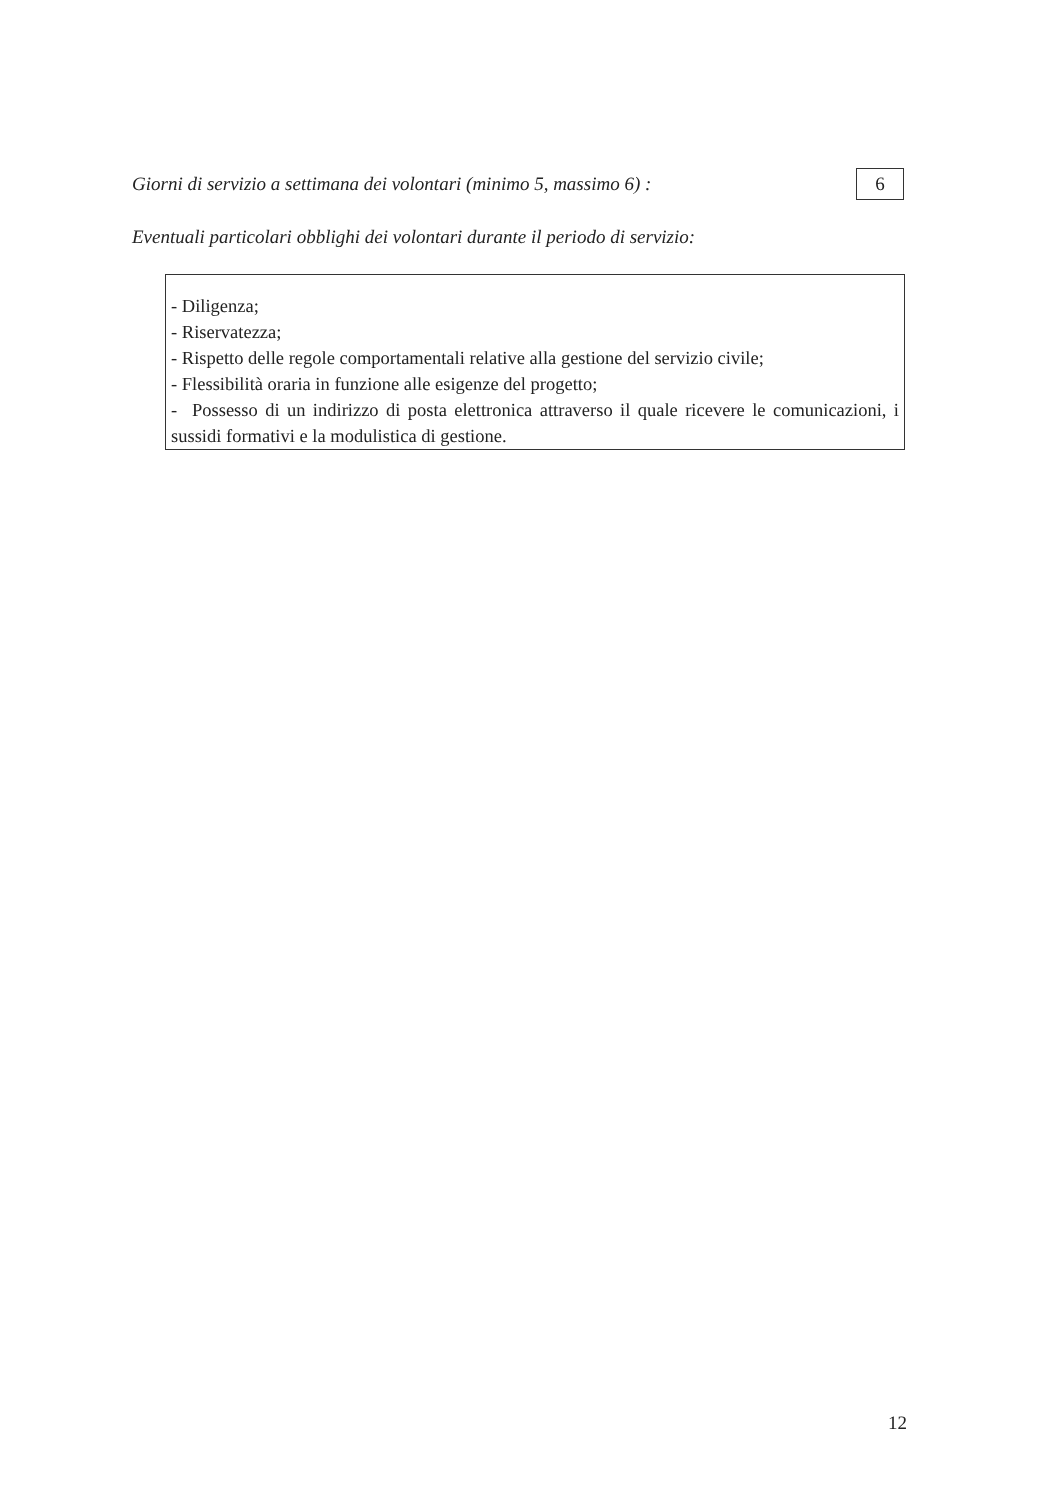Giorni di servizio a settimana dei volontari (minimo 5, massimo 6) :
6
Eventuali particolari obblighi dei volontari durante il periodo di servizio:
- Diligenza;
- Riservatezza;
- Rispetto delle regole comportamentali relative alla gestione del servizio civile;
- Flessibilità oraria in funzione alle esigenze del progetto;
- Possesso di un indirizzo di posta elettronica attraverso il quale ricevere le comunicazioni, i sussidi formativi e la modulistica di gestione.
12